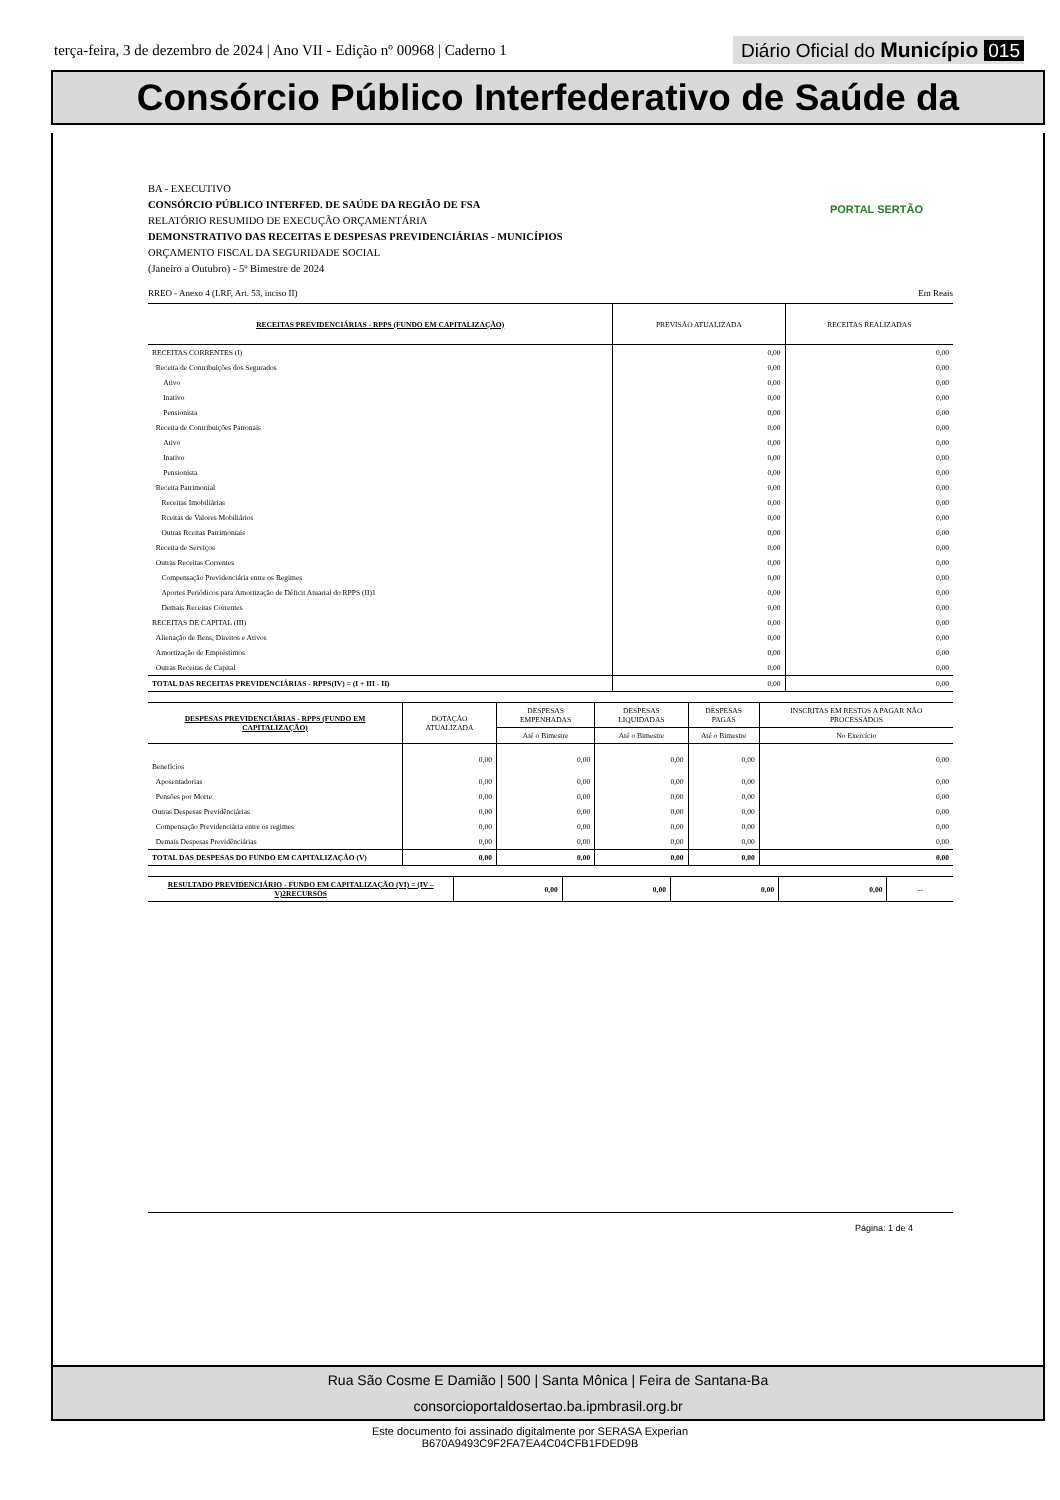terça-feira, 3 de dezembro de 2024 | Ano VII - Edição nº 00968 | Caderno 1
Diário Oficial do Município 015
Consórcio Público Interfederativo de Saúde da
PORTAL SERTÃO
BA - EXECUTIVO
CONSÓRCIO PÚBLICO INTERFED. DE SAÚDE DA REGIÃO DE FSA
RELATÓRIO RESUMIDO DE EXECUÇÃO ORÇAMENTÁRIA
DEMONSTRATIVO DAS RECEITAS E DESPESAS PREVIDENCIÁRIAS - MUNICÍPIOS
ORÇAMENTO FISCAL DA SEGURIDADE SOCIAL
(Janeiro a Outubro) - 5º Bimestre de 2024
RREO - Anexo 4 (LRF, Art. 53, inciso II) Em Reais
| RECEITAS PREVIDENCIÁRIAS - RPPS (FUNDO EM CAPITALIZAÇÃO) | PREVISÃO ATUALIZADA | RECEITAS REALIZADAS |
| --- | --- | --- |
| RECEITAS CORRENTES (I) | 0,00 | 0,00 |
| Receita de Contribuições dos Segurados | 0,00 | 0,00 |
| Ativo | 0,00 | 0,00 |
| Inativo | 0,00 | 0,00 |
| Pensionista | 0,00 | 0,00 |
| Receita de Contribuições Patronais | 0,00 | 0,00 |
| Ativo | 0,00 | 0,00 |
| Inativo | 0,00 | 0,00 |
| Pensionista | 0,00 | 0,00 |
| Receita Patrimonial | 0,00 | 0,00 |
| Receitas Imobiliárias | 0,00 | 0,00 |
| Rceitas de Valores Mobiliários | 0,00 | 0,00 |
| Outras Rceitas Patrimoniais | 0,00 | 0,00 |
| Receita de Serviços | 0,00 | 0,00 |
| Outras Receitas Correntes | 0,00 | 0,00 |
| Compensação Previdenciária entre os Regimes | 0,00 | 0,00 |
| Aportes Periódicos para Amortização de Déficit Atuarial do RPPS (II)1 | 0,00 | 0,00 |
| Demais Receitas Correntes | 0,00 | 0,00 |
| RECEITAS DE CAPITAL (III) | 0,00 | 0,00 |
| Alienação de Bens, Direitos e Ativos | 0,00 | 0,00 |
| Amortização de Empréstimos | 0,00 | 0,00 |
| Outras Receitas de Capital | 0,00 | 0,00 |
| TOTAL DAS RECEITAS PREVIDENCIÁRIAS - RPPS(IV) = (I + III - II) | 0,00 | 0,00 |
| DESPESAS PREVIDENCIÁRIAS - RPPS (FUNDO EM CAPITALIZAÇÃO) | DOTAÇÃO ATUALIZADA | DESPESAS EMPENHADAS | DESPESAS LIQUIDADAS | DESPESAS PAGAS | INSCRITAS EM RESTOS A PAGAR NÃO PROCESSADOS |
| --- | --- | --- | --- | --- | --- |
| | | Até o Bimestre | Até o Bimestre | Até o Bimestre | No Exercício |
| Benefícios | 0,00 | 0,00 | 0,00 | 0,00 | 0,00 |
| Aposentadorias | 0,00 | 0,00 | 0,00 | 0,00 | 0,00 |
| Pensões por Morte | 0,00 | 0,00 | 0,00 | 0,00 | 0,00 |
| Outras Despesas Previdênciárias | 0,00 | 0,00 | 0,00 | 0,00 | 0,00 |
| Compensação Previdenciária entre os regimes | 0,00 | 0,00 | 0,00 | 0,00 | 0,00 |
| Demais Despesas Previdênciárias | 0,00 | 0,00 | 0,00 | 0,00 | 0,00 |
| TOTAL DAS DESPESAS DO FUNDO EM CAPITALIZAÇÃO (V) | 0,00 | 0,00 | 0,00 | 0,00 | 0,00 |
| RESULTADO PREVIDENCIÁRIO - FUNDO EM CAPITALIZAÇÃO (VI) = (IV – V)2RECURSOS | 0,00 | 0,00 | 0,00 | 0,00 | -- |
Página: 1 de 4
Rua São Cosme E Damião | 500 | Santa Mônica | Feira de Santana-Ba
consorcioportaldosertao.ba.ipmbrasil.org.br
Este documento foi assinado digitalmente por SERASA Experian
B670A9493C9F2FA7EA4C04CFB1FDED9B